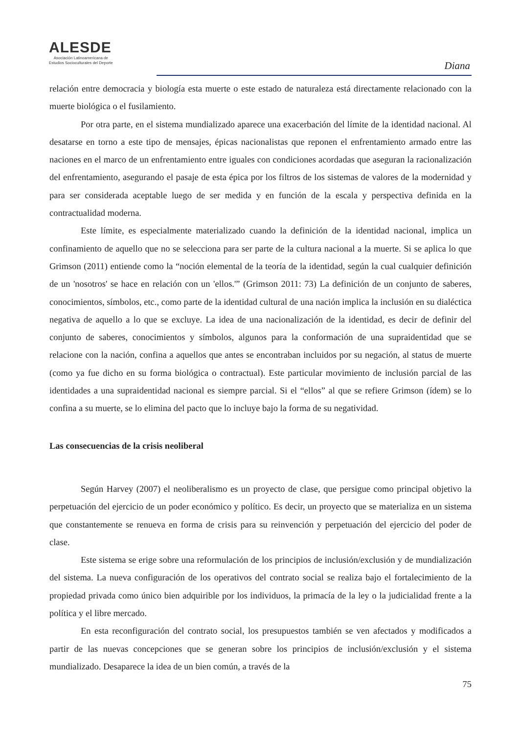ALESDE
Asociación Latinoamericana de
Estudios Socioculturales del Deporte
Diana
relación entre democracia y biología esta muerte o este estado de naturaleza está directamente relacionado con la muerte biológica o el fusilamiento.
Por otra parte, en el sistema mundializado aparece una exacerbación del límite de la identidad nacional. Al desatarse en torno a este tipo de mensajes, épicas nacionalistas que reponen el enfrentamiento armado entre las naciones en el marco de un enfrentamiento entre iguales con condiciones acordadas que aseguran la racionalización del enfrentamiento, asegurando el pasaje de esta épica por los filtros de los sistemas de valores de la modernidad y para ser considerada aceptable luego de ser medida y en función de la escala y perspectiva definida en la contractualidad moderna.
Este límite, es especialmente materializado cuando la definición de la identidad nacional, implica un confinamiento de aquello que no se selecciona para ser parte de la cultura nacional a la muerte. Si se aplica lo que Grimson (2011) entiende como la “noción elemental de la teoría de la identidad, según la cual cualquier definición de un 'nosotros' se hace en relación con un 'ellos.'” (Grimson 2011: 73) La definición de un conjunto de saberes, conocimientos, símbolos, etc., como parte de la identidad cultural de una nación implica la inclusión en su dialéctica negativa de aquello a lo que se excluye. La idea de una nacionalización de la identidad, es decir de definir del conjunto de saberes, conocimientos y símbolos, algunos para la conformación de una supraidentidad que se relacione con la nación, confina a aquellos que antes se encontraban incluidos por su negación, al status de muerte (como ya fue dicho en su forma biológica o contractual). Este particular movimiento de inclusión parcial de las identidades a una supraidentidad nacional es siempre parcial. Si el “ellos” al que se refiere Grimson (ídem) se lo confina a su muerte, se lo elimina del pacto que lo incluye bajo la forma de su negatividad.
Las consecuencias de la crisis neoliberal
Según Harvey (2007) el neoliberalismo es un proyecto de clase, que persigue como principal objetivo la perpetuación del ejercicio de un poder económico y político. Es decir, un proyecto que se materializa en un sistema que constantemente se renueva en forma de crisis para su reinvención y perpetuación del ejercicio del poder de clase.
Este sistema se erige sobre una reformulación de los principios de inclusión/exclusión y de mundialización del sistema. La nueva configuración de los operativos del contrato social se realiza bajo el fortalecimiento de la propiedad privada como único bien adquirible por los individuos, la primacía de la ley o la judicialidad frente a la política y el libre mercado.
En esta reconfiguración del contrato social, los presupuestos también se ven afectados y modificados a partir de las nuevas concepciones que se generan sobre los principios de inclusión/exclusión y el sistema mundializado. Desaparece la idea de un bien común, a través de la
75